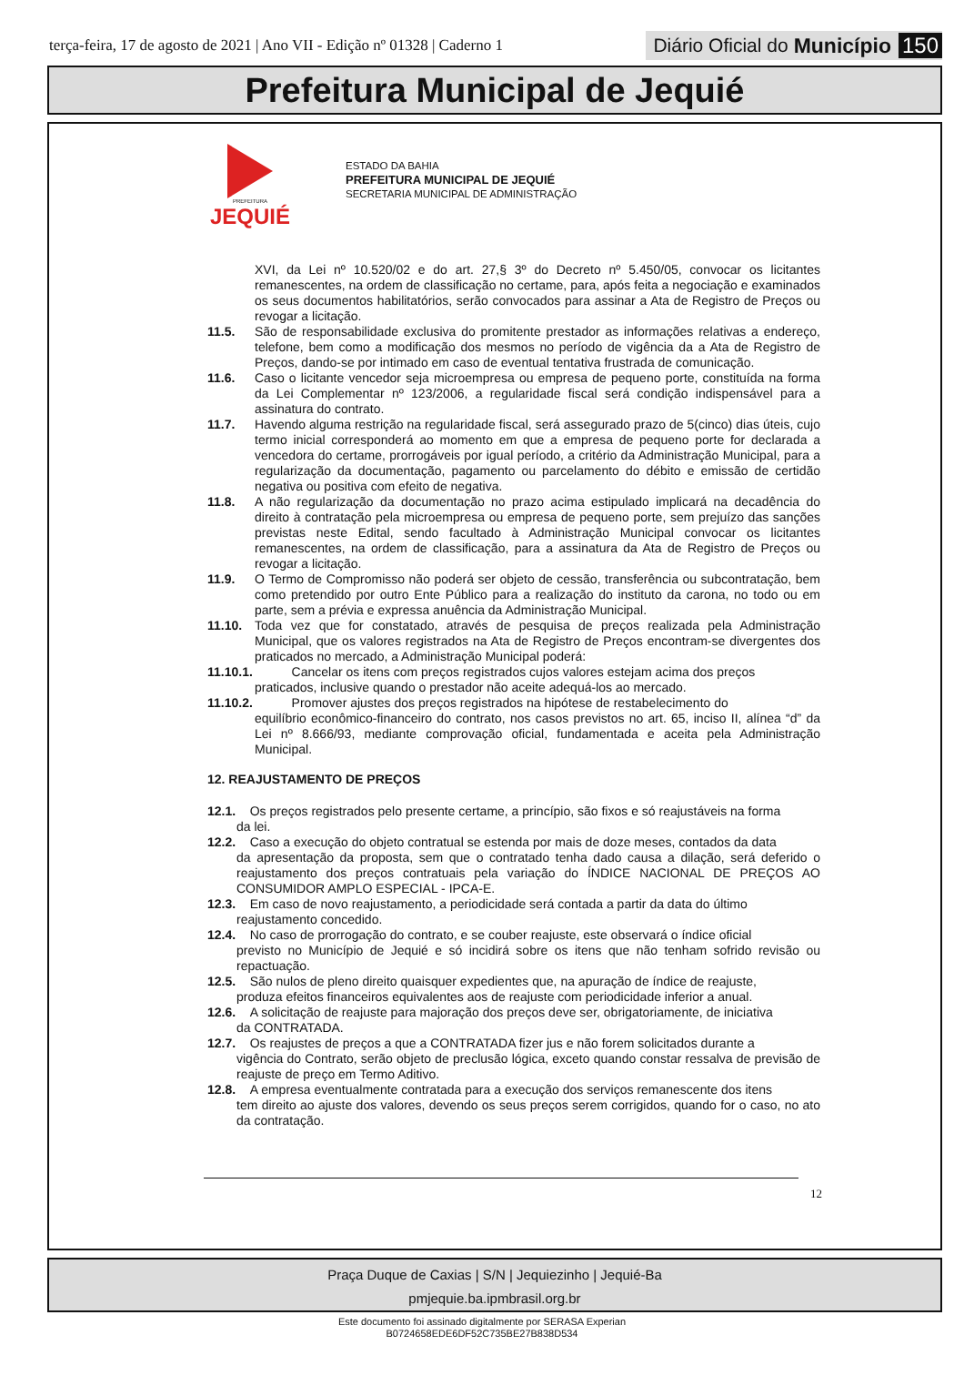terça-feira, 17 de agosto de 2021 | Ano VII - Edição nº 01328 | Caderno 1
Diário Oficial do Município 150
Prefeitura Municipal de Jequié
PREFEITURA
JEQUIÉ
ESTADO DA BAHIA
PREFEITURA MUNICIPAL DE JEQUIÉ
SECRETARIA MUNICIPAL DE ADMINISTRAÇÃO
XVI, da Lei nº 10.520/02 e do art. 27,§ 3º do Decreto nº 5.450/05, convocar os licitantes remanescentes, na ordem de classificação no certame, para, após feita a negociação e examinados os seus documentos habilitatórios, serão convocados para assinar a Ata de Registro de Preços ou revogar a licitação.
11.5. São de responsabilidade exclusiva do promitente prestador as informações relativas a endereço, telefone, bem como a modificação dos mesmos no período de vigência da a Ata de Registro de Preços, dando-se por intimado em caso de eventual tentativa frustrada de comunicação.
11.6. Caso o licitante vencedor seja microempresa ou empresa de pequeno porte, constituída na forma da Lei Complementar nº 123/2006, a regularidade fiscal será condição indispensável para a assinatura do contrato.
11.7. Havendo alguma restrição na regularidade fiscal, será assegurado prazo de 5(cinco) dias úteis, cujo termo inicial corresponderá ao momento em que a empresa de pequeno porte for declarada a vencedora do certame, prorrogáveis por igual período, a critério da Administração Municipal, para a regularização da documentação, pagamento ou parcelamento do débito e emissão de certidão negativa ou positiva com efeito de negativa.
11.8. A não regularização da documentação no prazo acima estipulado implicará na decadência do direito à contratação pela microempresa ou empresa de pequeno porte, sem prejuízo das sanções previstas neste Edital, sendo facultado à Administração Municipal convocar os licitantes remanescentes, na ordem de classificação, para a assinatura da Ata de Registro de Preços ou revogar a licitação.
11.9. O Termo de Compromisso não poderá ser objeto de cessão, transferência ou subcontratação, bem como pretendido por outro Ente Público para a realização do instituto da carona, no todo ou em parte, sem a prévia e expressa anuência da Administração Municipal.
11.10. Toda vez que for constatado, através de pesquisa de preços realizada pela Administração Municipal, que os valores registrados na Ata de Registro de Preços encontram-se divergentes dos praticados no mercado, a Administração Municipal poderá:
11.10.1. Cancelar os itens com preços registrados cujos valores estejam acima dos preços
praticados, inclusive quando o prestador não aceite adequá-los ao mercado.
11.10.2. Promover ajustes dos preços registrados na hipótese de restabelecimento do
equilíbrio econômico-financeiro do contrato, nos casos previstos no art. 65, inciso II, alínea “d” da Lei nº 8.666/93, mediante comprovação oficial, fundamentada e aceita pela Administração Municipal.
12. REAJUSTAMENTO DE PREÇOS
12.1. Os preços registrados pelo presente certame, a princípio, são fixos e só reajustáveis na forma
da lei.
12.2. Caso a execução do objeto contratual se estenda por mais de doze meses, contados da data
da apresentação da proposta, sem que o contratado tenha dado causa a dilação, será deferido o reajustamento dos preços contratuais pela variação do ÍNDICE NACIONAL DE PREÇOS AO CONSUMIDOR AMPLO ESPECIAL - IPCA-E.
12.3. Em caso de novo reajustamento, a periodicidade será contada a partir da data do último
reajustamento concedido.
12.4. No caso de prorrogação do contrato, e se couber reajuste, este observará o índice oficial
previsto no Município de Jequié e só incidirá sobre os itens que não tenham sofrido revisão ou repactuação.
12.5. São nulos de pleno direito quaisquer expedientes que, na apuração de índice de reajuste,
produza efeitos financeiros equivalentes aos de reajuste com periodicidade inferior a anual.
12.6. A solicitação de reajuste para majoração dos preços deve ser, obrigatoriamente, de iniciativa
da CONTRATADA.
12.7. Os reajustes de preços a que a CONTRATADA fizer jus e não forem solicitados durante a
vigência do Contrato, serão objeto de preclusão lógica, exceto quando constar ressalva de previsão de reajuste de preço em Termo Aditivo.
12.8. A empresa eventualmente contratada para a execução dos serviços remanescente dos itens
tem direito ao ajuste dos valores, devendo os seus preços serem corrigidos, quando for o caso, no ato da contratação.
12
Praça Duque de Caxias | S/N | Jequiezinho | Jequié-Ba
pmjequie.ba.ipmbrasil.org.br
Este documento foi assinado digitalmente por SERASA Experian
B0724658EDE6DF52C735BE27B838D534